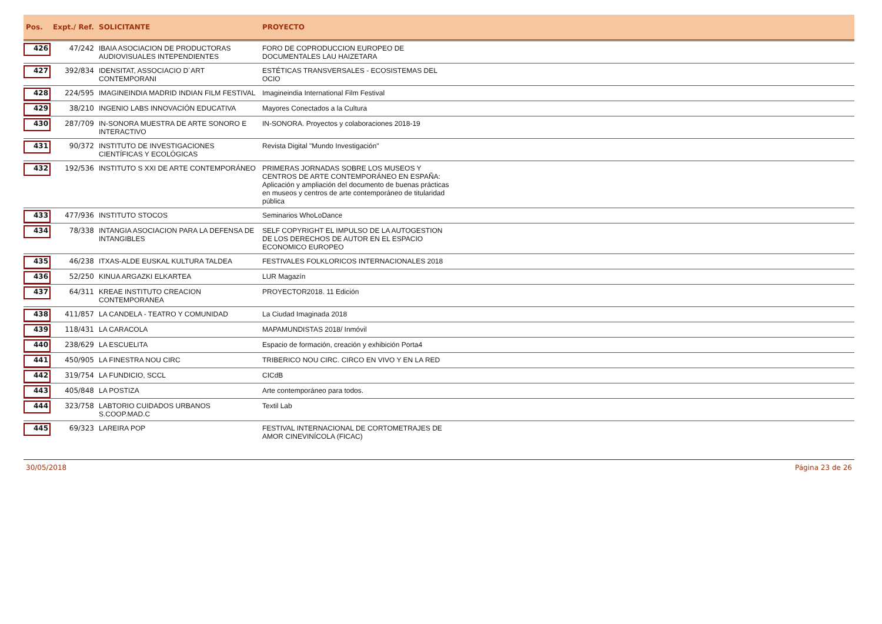| Pos. | Expt./ Ref. | SOLICITANTE | PROYECTO | |
| --- | --- | --- | --- | --- |
| 426 | 47/242 | IBAIA ASOCIACION DE PRODUCTORAS AUDIOVISUALES INTEPENDIENTES | FORO DE COPRODUCCION EUROPEO DE DOCUMENTALES LAU HAIZETARA | |
| 427 | 392/834 | IDENSITAT, ASSOCIACIO D´ART CONTEMPORANI | ESTÉTICAS TRANSVERSALES - ECOSISTEMAS DEL OCIO | |
| 428 | 224/595 | IMAGINEINDIA MADRID INDIAN FILM FESTIVAL | Imagineindia International Film Festival | |
| 429 | 38/210 | INGENIO LABS INNOVACIÓN EDUCATIVA | Mayores Conectados a la Cultura | |
| 430 | 287/709 | IN-SONORA MUESTRA DE ARTE SONORO E INTERACTIVO | IN-SONORA. Proyectos y colaboraciones 2018-19 | |
| 431 | 90/372 | INSTITUTO DE INVESTIGACIONES CIENTÍFICAS Y ECOLÓGICAS | Revista Digital "Mundo Investigación" | |
| 432 | 192/536 | INSTITUTO S XXI DE ARTE CONTEMPORÁNEO | PRIMERAS JORNADAS SOBRE LOS MUSEOS Y CENTROS DE ARTE CONTEMPORÁNEO EN ESPAÑA: Aplicación y ampliación del documento de buenas prácticas en museos y centros de arte contemporáneo de titularidad pública | |
| 433 | 477/936 | INSTITUTO STOCOS | Seminarios WhoLoDance | |
| 434 | 78/338 | INTANGIA ASOCIACION PARA LA DEFENSA DE INTANGIBLES | SELF COPYRIGHT EL IMPULSO DE LA AUTOGESTION DE LOS DERECHOS DE AUTOR EN EL ESPACIO ECONOMICO EUROPEO | |
| 435 | 46/238 | ITXAS-ALDE EUSKAL KULTURA TALDEA | FESTIVALES FOLKLORICOS INTERNACIONALES 2018 | |
| 436 | 52/250 | KINUA ARGAZKI ELKARTEA | LUR Magazín | |
| 437 | 64/311 | KREAE INSTITUTO CREACION CONTEMPORANEA | PROYECTOR2018. 11 Edición | |
| 438 | 411/857 | LA CANDELA - TEATRO Y COMUNIDAD | La Ciudad Imaginada 2018 | |
| 439 | 118/431 | LA CARACOLA | MAPAMUNDISTAS 2018/ Inmóvil | |
| 440 | 238/629 | LA ESCUELITA | Espacio de formación, creación y exhibición Porta4 | |
| 441 | 450/905 | LA FINESTRA NOU CIRC | TRIBERICO NOU CIRC. CIRCO EN VIVO Y EN LA RED | |
| 442 | 319/754 | LA FUNDICIO, SCCL | CICdB | |
| 443 | 405/848 | LA POSTIZA | Arte contemporáneo para todos. | |
| 444 | 323/758 | LABTORIO CUIDADOS URBANOS S.COOP.MAD.C | Textil Lab | |
| 445 | 69/323 | LAREIRA POP | FESTIVAL INTERNACIONAL DE CORTOMETRAJES DE AMOR CINEVINÍCOLA (FICAC) | |
30/05/2018 Página 23 de 26